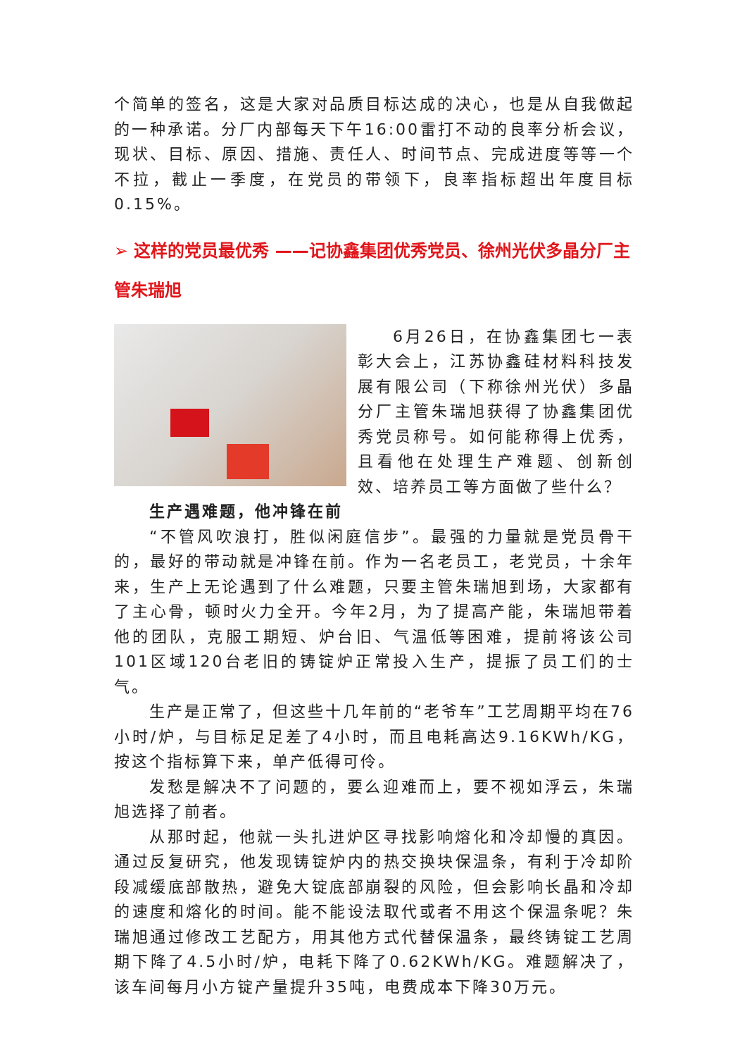个简单的签名，这是大家对品质目标达成的决心，也是从自我做起的一种承诺。分厂内部每天下午16:00雷打不动的良率分析会议，现状、目标、原因、措施、责任人、时间节点、完成进度等等一个不拉，截止一季度，在党员的带领下，良率指标超出年度目标0.15%。
➢ 这样的党员最优秀 ——记协鑫集团优秀党员、徐州光伏多晶分厂主管朱瑞旭
6月26日，在协鑫集团七一表彰大会上，江苏协鑫硅材料科技发展有限公司（下称徐州光伏）多晶分厂主管朱瑞旭获得了协鑫集团优秀党员称号。如何能称得上优秀，且看他在处理生产难题、创新创效、培养员工等方面做了些什么？
生产遇难题，他冲锋在前
“不管风吹浪打，胜似闲庭信步”。最强的力量就是党员骨干的，最好的带动就是冲锋在前。作为一名老员工，老党员，十余年来，生产上无论遇到了什么难题，只要主管朱瑞旭到场，大家都有了主心骨，顿时火力全开。今年2月，为了提高产能，朱瑞旭带着他的团队，克服工期短、炉台旧、气温低等困难，提前将该公司101区域120台老旧的铸锭炉正常投入生产，提振了员工们的士气。
生产是正常了，但这些十几年前的“老爷车”工艺周期平均在76小时/炉，与目标足足差了4小时，而且电耗高达9.16KWh/KG，按这个指标算下来，单产低得可伶。
发愁是解决不了问题的，要么迎难而上，要不视如浮云，朱瑞旭选择了前者。
从那时起，他就一头扎进炉区寻找影响熔化和冷却慢的真因。通过反复研究，他发现铸锭炉内的热交换块保温条，有利于冷却阶段减缓底部散热，避免大锭底部崩裂的风险，但会影响长晶和冷却的速度和熔化的时间。能不能设法取代或者不用这个保温条呢？朱瑞旭通过修改工艺配方，用其他方式代替保温条，最终铸锭工艺周期下降了4.5小时/炉，电耗下降了0.62KWh/KG。难题解决了，该车间每月小方锭产量提升35吨，电费成本下降30万元。